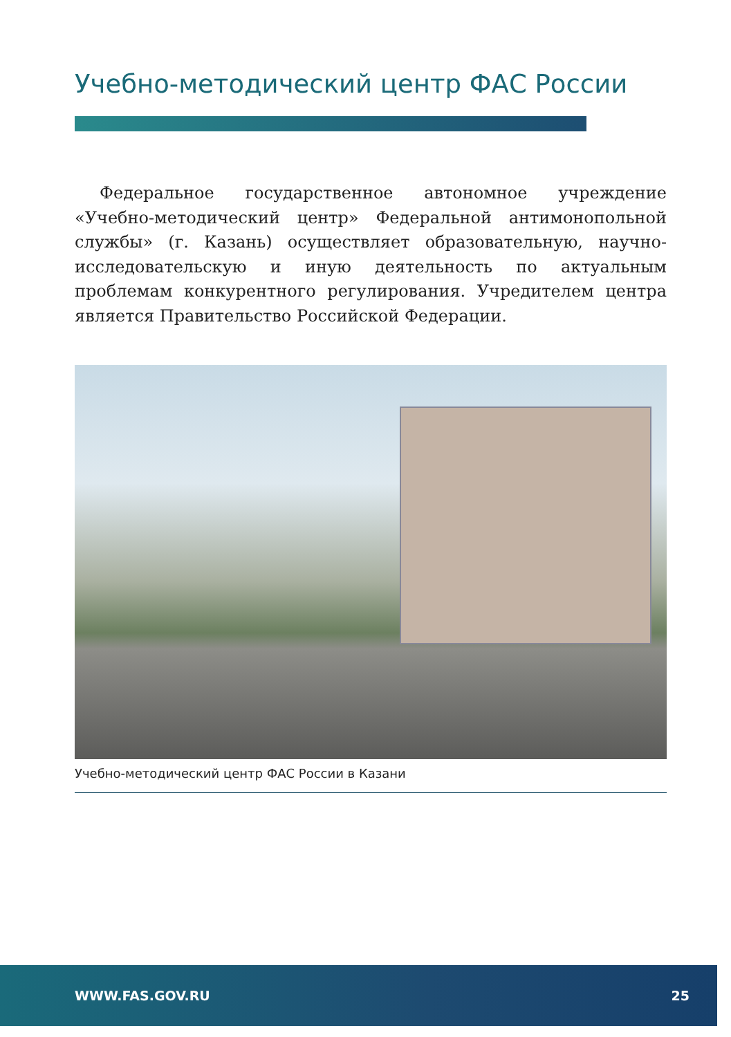Учебно-методический центр ФАС России
Федеральное государственное автономное учреждение «Учебно-методический центр» Федеральной антимонопольной службы» (г. Казань) осуществляет образовательную, научно-исследовательскую и иную деятельность по актуальным проблемам конкурентного регулирования. Учредителем центра является Правительство Российской Федерации.
Учебно-методический центр ФАС России в Казани
WWW.FAS.GOV.RU 25